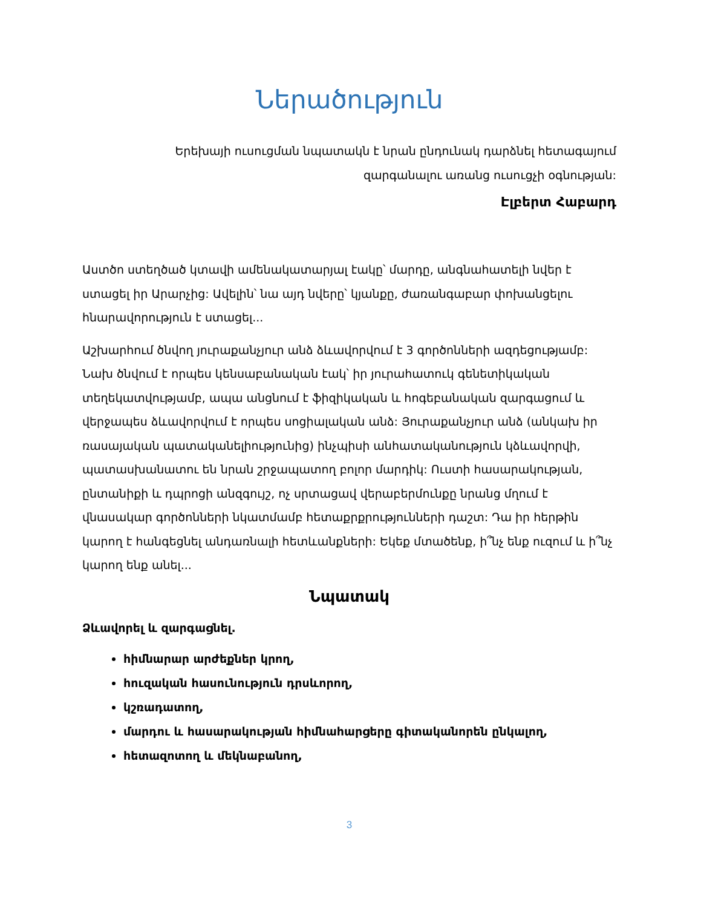Ներածություն
Երեխայի ուսուցման նպատակն է նրան ընդունակ դարձնել հետագայում
զարգանալու առանց ուսուցչի օգնության:
Էլբերտ Հաբարդ
Աստծո ստեղծած կտավի ամենակատարյալ էակը՝ մարդը, անգնահատելի նվեր է ստացել իր Արարչից: Ավելին՝ նա այդ նվերը՝ կյանքը, ժառանգաբար փոխանցելու հնարավորություն է ստացել...
Աշխարհում ծնվող յուրաքանչյուր անձ ձևավորվում է 3 գործոնների ազդեցությամբ: Նախ ծնվում է որպես կենսաբանական էակ՝ իր յուրահատուկ գենետիկական տեղեկատվությամբ, ապա անցնում է ֆիզիկական և հոգեբանական զարգացում և վերջապես ձևավորվում է որպես սոցիալական անձ: Յուրաքանչյուր անձ (անկախ իր ռասայական պատականելիությունից) ինչպիսի անհատականություն կձևավորվի, պատասխանատու են նրան շրջապատող բոլոր մարդիկ: Ուստի հասարակության, ընտանիքի և դպրոցի անզգույշ, ոչ սրտացավ վերաբերմունքը նրանց մղում է վնասակար գործոնների նկատմամբ հետաքրքրությունների դաշտ: Դա իր հերթին կարող է հանգեցնել անդառնալի հետևանքների: Եկեք մտածենք, ի՞նչ ենք ուզում և ի՞նչ կարող ենք անել...
Նպատակ
Ձևավորել և զարգացնել.
հիմնարար արժեքներ կրող,
հուզական հասունություն դրսևորող,
կշռադատող,
մարդու և հասարակության հիմնահարցերը գիտականորեն ընկալող,
հետազոտող և մեկնաբանող,
3